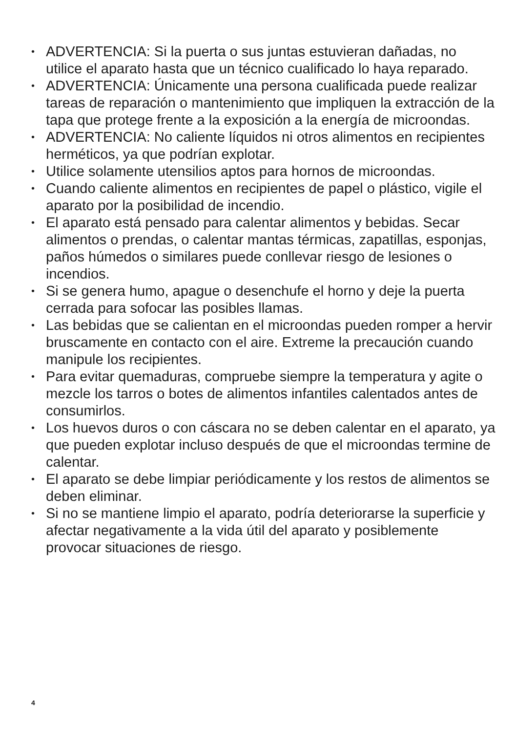• ADVERTENCIA: Si la puerta o sus juntas estuvieran dañadas, no utilice el aparato hasta que un técnico cualificado lo haya reparado.
• ADVERTENCIA: Únicamente una persona cualificada puede realizar tareas de reparación o mantenimiento que impliquen la extracción de la tapa que protege frente a la exposición a la energía de microondas.
• ADVERTENCIA: No caliente líquidos ni otros alimentos en recipientes herméticos, ya que podrían explotar.
• Utilice solamente utensilios aptos para hornos de microondas.
• Cuando caliente alimentos en recipientes de papel o plástico, vigile el aparato por la posibilidad de incendio.
• El aparato está pensado para calentar alimentos y bebidas. Secar alimentos o prendas, o calentar mantas térmicas, zapatillas, esponjas, paños húmedos o similares puede conllevar riesgo de lesiones o incendios.
• Si se genera humo, apague o desenchufe el horno y deje la puerta cerrada para sofocar las posibles llamas.
• Las bebidas que se calientan en el microondas pueden romper a hervir bruscamente en contacto con el aire. Extreme la precaución cuando manipule los recipientes.
• Para evitar quemaduras, compruebe siempre la temperatura y agite o mezcle los tarros o botes de alimentos infantiles calentados antes de consumirlos.
• Los huevos duros o con cáscara no se deben calentar en el aparato, ya que pueden explotar incluso después de que el microondas termine de calentar.
• El aparato se debe limpiar periódicamente y los restos de alimentos se deben eliminar.
• Si no se mantiene limpio el aparato, podría deteriorarse la superficie y afectar negativamente a la vida útil del aparato y posiblemente provocar situaciones de riesgo.
4